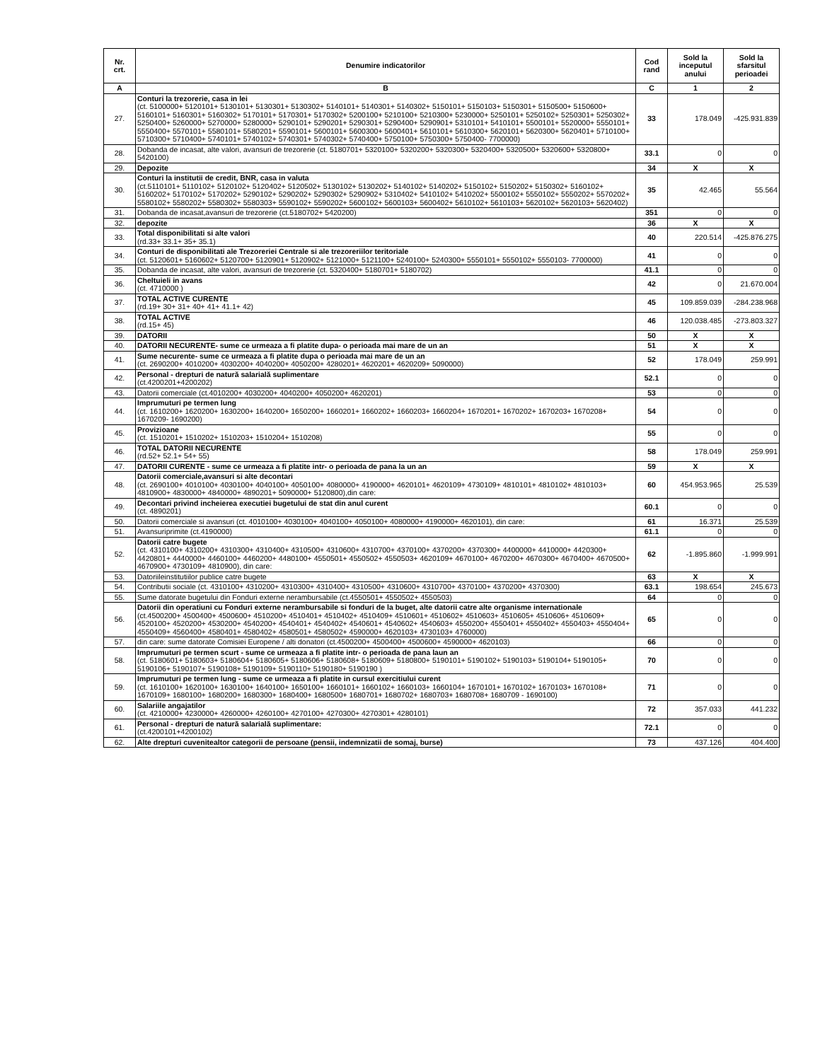| Nr. crt. | Denumire indicatorilor | Cod rand | Sold la inceputul anului | Sold la sfarsitul perioadei |
| --- | --- | --- | --- | --- |
| A | B | C | 1 | 2 |
| 27. | Conturi la trezorerie, casa in lei (ct. 5100000+ 5120101+ 5130101+ 5130301+ 5130302+ 5140101+ 5140301+ 5140302+ 5150101+ 5150103+ 5150301+ 5150500+ 5150600+ 5160101+ 5160301+ 5160302+ 5170101+ 5170301+ 5170302+ 5200100+ 5210100+ 5210300+ 5230000+ 5250101+ 5250102+ 5250301+ 5250302+ 5250400+ 5260000+ 5270000+ 5280000+ 5290101+ 5290201+ 5290301+ 5290400+ 5290901+ 5310101+ 5410101+ 5500101+ 5520000+ 5550101+ 5550400+ 5570101+ 5580101+ 5580201+ 5590101+ 5600101+ 5600300+ 5600401+ 5610101+ 5610300+ 5620101+ 5620300+ 5620401+ 5710100+ 5710300+ 5710400+ 5740101+ 5740102+ 5740301+ 5740302+ 5740400+ 5750100+ 5750300+ 5750400- 7700000) | 33 | 178.049 | -425.931.839 |
| 28. | Dobanda de incasat, alte valori, avansuri de trezorerie (ct. 5180701+ 5320100+ 5320200+ 5320300+ 5320400+ 5320500+ 5320600+ 5320800+ 5420100) | 33.1 | 0 | 0 |
| 29. | Depozite | 34 | X | X |
| 30. | Conturi la institutii de credit, BNR, casa in valuta (ct.5110101+ 5110102+ 5120102+ 5120402+ 5120502+ 5130102+ 5130202+ 5140102+ 5140202+ 5150102+ 5150202+ 5150302+ 5160102+ 5160202+ 5170102+ 5170202+ 5290102+ 5290202+ 5290302+ 5290902+ 5310402+ 5410102+ 5410202+ 5500102+ 5550102+ 5550202+ 5570202+ 5580102+ 5580202+ 5580302+ 5580303+ 5590102+ 5590202+ 5600102+ 5600103+ 5600402+ 5610102+ 5610103+ 5620102+ 5620103+ 5620402) | 35 | 42.465 | 55.564 |
| 31. | Dobanda de incasat,avansuri de trezorerie (ct.5180702+ 5420200) | 351 | 0 | 0 |
| 32. | depozite | 36 | X | X |
| 33. | Total disponibilitati si alte valori (rd.33+ 33.1+ 35+ 35.1) | 40 | 220.514 | -425.876.275 |
| 34. | Conturi de disponibilitati ale Trezoreriei Centrale si ale trezoreriilor teritoriale (ct. 5120601+ 5160602+ 5120700+ 5120901+ 5120902+ 5121000+ 5121100+ 5240100+ 5240300+ 5550101+ 5550102+ 5550103- 7700000) | 41 | 0 | 0 |
| 35. | Dobanda de incasat, alte valori, avansuri de trezorerie (ct. 5320400+ 5180701+ 5180702) | 41.1 | 0 | 0 |
| 36. | Cheltuieli in avans (ct. 4710000 ) | 42 | 0 | 21.670.004 |
| 37. | TOTAL ACTIVE CURENTE (rd.19+ 30+ 31+ 40+ 41+ 41.1+ 42) | 45 | 109.859.039 | -284.238.968 |
| 38. | TOTAL ACTIVE (rd.15+ 45) | 46 | 120.038.485 | -273.803.327 |
| 39. | DATORII | 50 | X | X |
| 40. | DATORII NECURENTE- sume ce urmeaza a fi platite dupa- o perioada mai mare de un an | 51 | X | X |
| 41. | Sume necurente- sume ce urmeaza a fi platite dupa o perioada mai mare de un an (ct. 2690200+ 4010200+ 4030200+ 4040200+ 4050200+ 4280201+ 4620201+ 4620209+ 5090000) | 52 | 178.049 | 259.991 |
| 42. | Personal - drepturi de natură salarială suplimentare (ct.4200201+4200202) | 52.1 | 0 | 0 |
| 43. | Datorii comerciale (ct.4010200+ 4030200+ 4040200+ 4050200+ 4620201) | 53 | 0 | 0 |
| 44. | Imprumuturi pe termen lung (ct. 1610200+ 1620200+ 1630200+ 1640200+ 1650200+ 1660201+ 1660202+ 1660203+ 1660204+ 1670201+ 1670202+ 1670203+ 1670208+ 1670209- 1690200) | 54 | 0 | 0 |
| 45. | Provizioane (ct. 1510201+ 1510202+ 1510203+ 1510204+ 1510208) | 55 | 0 | 0 |
| 46. | TOTAL DATORII NECURENTE (rd.52+ 52.1+ 54+ 55) | 58 | 178.049 | 259.991 |
| 47. | DATORII CURENTE - sume ce urmeaza a fi platite intr- o perioada de pana la un an | 59 | X | X |
| 48. | Datorii comerciale,avansuri si alte decontari (ct. 2690100+ 4010100+ 4030100+ 4040100+ 4050100+ 4080000+ 4190000+ 4620101+ 4620109+ 4730109+ 4810101+ 4810102+ 4810103+ 4810900+ 4830000+ 4840000+ 4890201+ 5090000+ 5120800),din care: | 60 | 454.953.965 | 25.539 |
| 49. | Decontari privind incheierea executiei bugetului de stat din anul curent (ct. 4890201) | 60.1 | 0 | 0 |
| 50. | Datorii comerciale si avansuri (ct. 4010100+ 4030100+ 4040100+ 4050100+ 4080000+ 4190000+ 4620101), din care: | 61 | 16.371 | 25.539 |
| 51. | Avansuriprimite (ct.4190000) | 61.1 | 0 | 0 |
| 52. | Datorii catre bugete (ct. 4310100+ 4310200+ 4310300+ 4310400+ 4310500+ 4310600+ 4310700+ 4370100+ 4370200+ 4370300+ 4400000+ 4410000+ 4420300+ 4420801+ 4440000+ 4460100+ 4460200+ 4480100+ 4550501+ 4550502+ 4550503+ 4620109+ 4670100+ 4670200+ 4670300+ 4670400+ 4670500+ 4670900+ 4730109+ 4810900), din care: | 62 | -1.895.860 | -1.999.991 |
| 53. | Datoriileinstitutiilor publice catre bugete | 63 | X | X |
| 54. | Contributii sociale (ct. 4310100+ 4310200+ 4310300+ 4310400+ 4310500+ 4310600+ 4310700+ 4370100+ 4370200+ 4370300) | 63.1 | 198.654 | 245.673 |
| 55. | Sume datorate bugetului din Fonduri externe nerambursabile (ct.4550501+ 4550502+ 4550503) | 64 | 0 | 0 |
| 56. | Datorii din operatiuni cu Fonduri externe nerambursabile si fonduri de la buget, alte datorii catre alte organisme internationale (ct.4500200+ 4500400+ 4500600+ 4510200+ 4510401+ 4510402+ 4510409+ 4510601+ 4510602+ 4510603+ 4510605+ 4510606+ 4510609+ 4520100+ 4520200+ 4530200+ 4540200+ 4540401+ 4540402+ 4540601+ 4540602+ 4540603+ 4550200+ 4550401+ 4550402+ 4550403+ 4550404+ 4550409+ 4560400+ 4580401+ 4580402+ 4580501+ 4580502+ 4590000+ 4620103+ 4730103+ 4760000) | 65 | 0 | 0 |
| 57. | din care: sume datorate Comisiei Europene / alti donatori (ct.4500200+ 4500400+ 4500600+ 4590000+ 4620103) | 66 | 0 | 0 |
| 58. | Imprumuturi pe termen scurt - sume ce urmeaza a fi platite intr- o perioada de pana laun an (ct. 5180601+ 5180603+ 5180604+ 5180605+ 5180606+ 5180608+ 5180609+ 5180800+ 5190101+ 5190102+ 5190103+ 5190104+ 5190105+ 5190106+ 5190107+ 5190108+ 5190109+ 5190110+ 5190180+ 5190190 ) | 70 | 0 | 0 |
| 59. | Imprumuturi pe termen lung - sume ce urmeaza a fi platite in cursul exercitiului curent (ct. 1610100+ 1620100+ 1630100+ 1640100+ 1650100+ 1660101+ 1660102+ 1660103+ 1660104+ 1670101+ 1670102+ 1670103+ 1670108+ 1670109+ 1680100+ 1680200+ 1680300+ 1680400+ 1680500+ 1680701+ 1680702+ 1680703+ 1680708+ 1680709 - 1690100) | 71 | 0 | 0 |
| 60. | Salariile angajatilor (ct. 4210000+ 4230000+ 4260000+ 4260100+ 4270100+ 4270300+ 4270301+ 4280101) | 72 | 357.033 | 441.232 |
| 61. | Personal - drepturi de natură salarială suplimentare: (ct.4200101+4200102) | 72.1 | 0 | 0 |
| 62. | Alte drepturi cuvenitealtor categorii de persoane (pensii, indemnizatii de somaj, burse) | 73 | 437.126 | 404.400 |